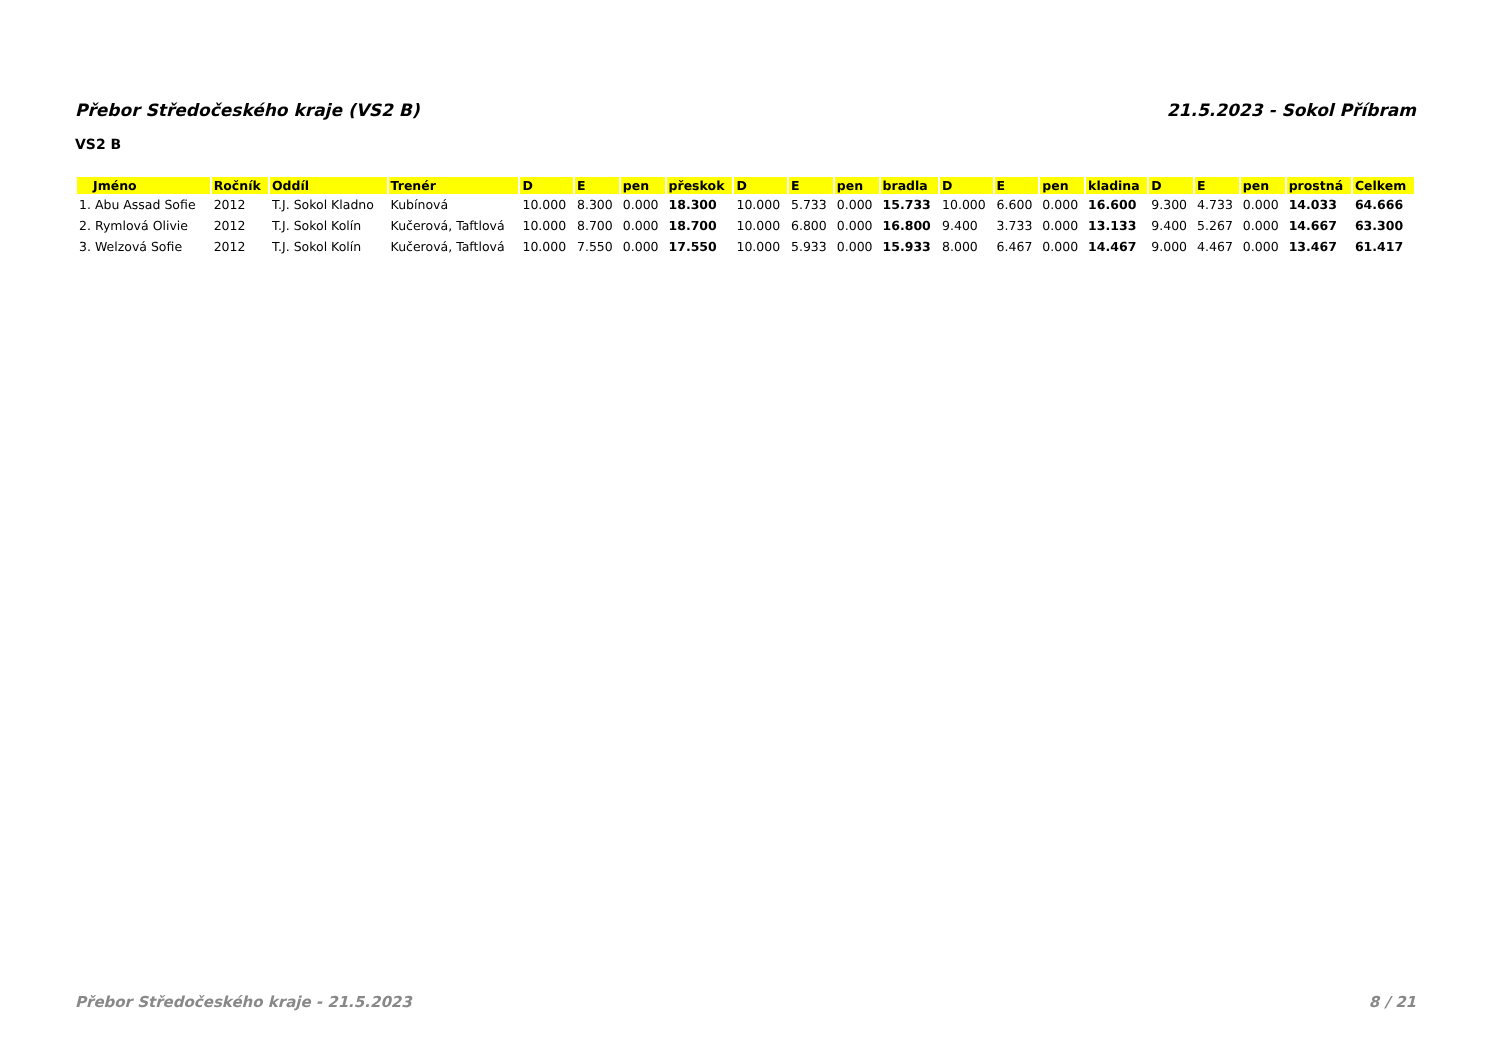Přebor Středočeského kraje (VS2 B) 21.5.2023 - Sokol Příbram
VS2 B
| Jméno | Ročník | Oddíl | Trenér | D | E | pen | přeskok | D | E | pen | bradla | D | E | pen | kladina | D | E | pen | prostná | Celkem |
| --- | --- | --- | --- | --- | --- | --- | --- | --- | --- | --- | --- | --- | --- | --- | --- | --- | --- | --- | --- | --- |
| 1. Abu Assad Sofie | 2012 | T.J. Sokol Kladno | Kubínová | 10.000 | 8.300 | 0.000 | 18.300 | 10.000 | 5.733 | 0.000 | 15.733 | 10.000 | 6.600 | 0.000 | 16.600 | 9.300 | 4.733 | 0.000 | 14.033 | 64.666 |
| 2. Rymlová Olivie | 2012 | T.J. Sokol Kolín | Kučerová, Taftlová | 10.000 | 8.700 | 0.000 | 18.700 | 10.000 | 6.800 | 0.000 | 16.800 | 9.400 | 3.733 | 0.000 | 13.133 | 9.400 | 5.267 | 0.000 | 14.667 | 63.300 |
| 3. Welzová Sofie | 2012 | T.J. Sokol Kolín | Kučerová, Taftlová | 10.000 | 7.550 | 0.000 | 17.550 | 10.000 | 5.933 | 0.000 | 15.933 | 8.000 | 6.467 | 0.000 | 14.467 | 9.000 | 4.467 | 0.000 | 13.467 | 61.417 |
Přebor Středočeského kraje - 21.5.2023 8 / 21